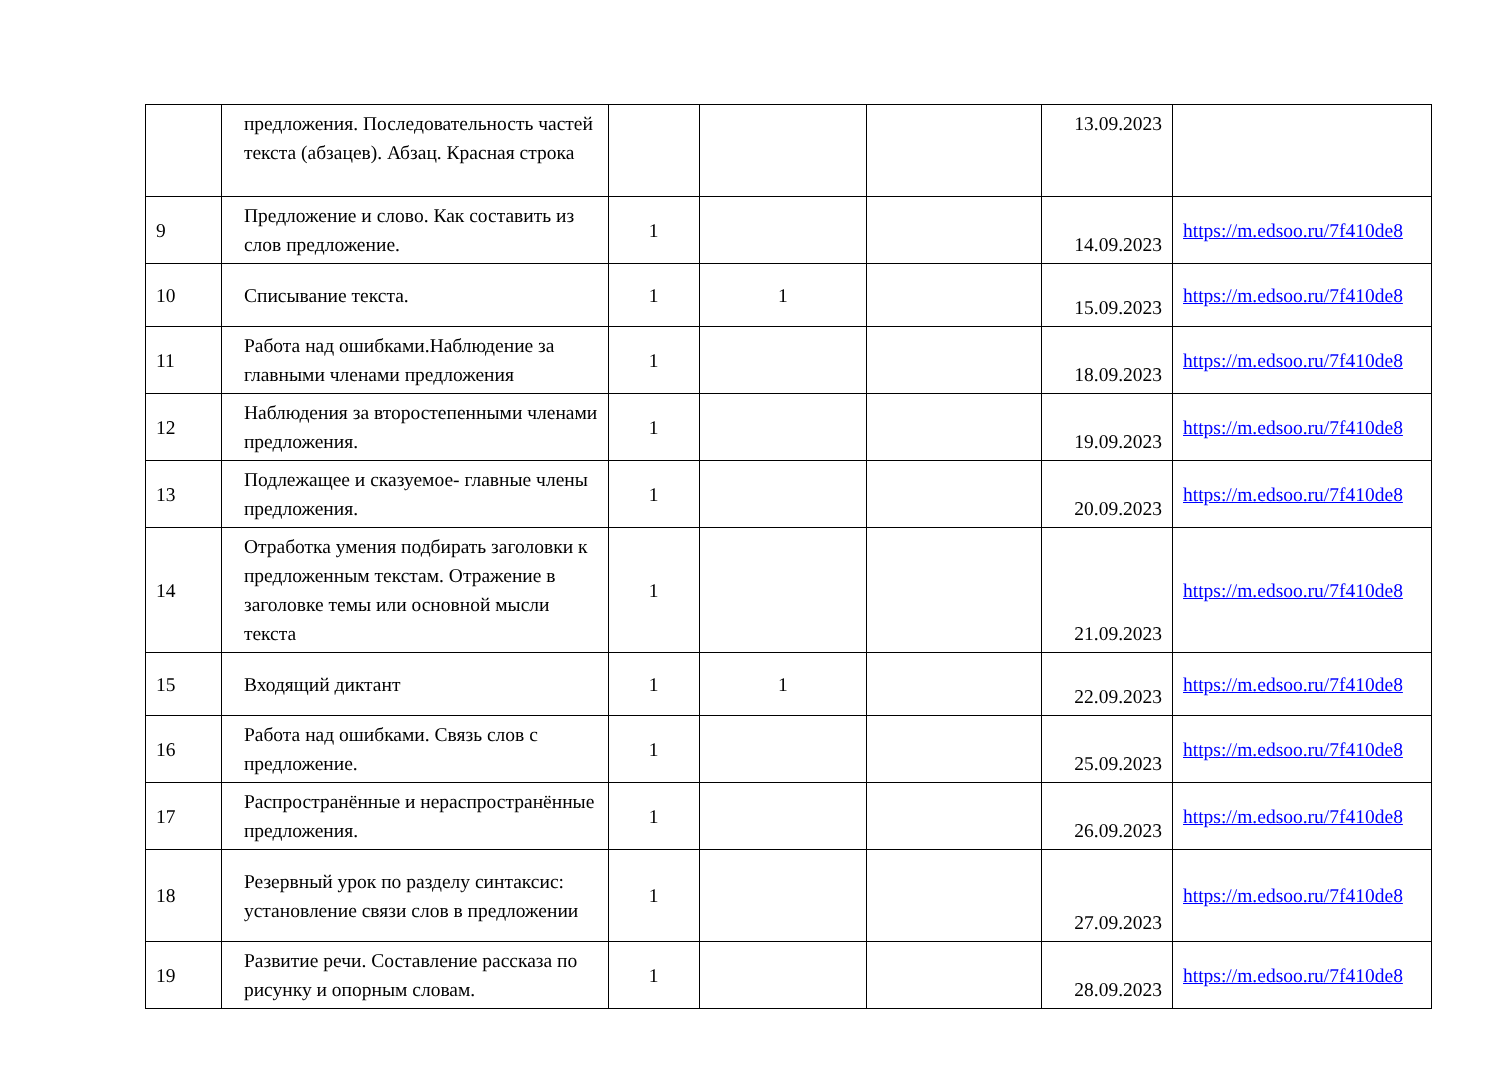| | предложения. Последовательность частей текста (абзацев). Абзац. Красная строка | | | | 13.09.2023 | |
| 9 | Предложение и слово. Как составить из слов предложение. | 1 | | | 14.09.2023 | https://m.edsoo.ru/7f410de8 |
| 10 | Списывание текста. | 1 | 1 | | 15.09.2023 | https://m.edsoo.ru/7f410de8 |
| 11 | Работа над ошибками.Наблюдение за главными членами предложения | 1 | | | 18.09.2023 | https://m.edsoo.ru/7f410de8 |
| 12 | Наблюдения за второстепенными членами предложения. | 1 | | | 19.09.2023 | https://m.edsoo.ru/7f410de8 |
| 13 | Подлежащее и сказуемое- главные члены предложения. | 1 | | | 20.09.2023 | https://m.edsoo.ru/7f410de8 |
| 14 | Отработка умения подбирать заголовки к предложенным текстам. Отражение в заголовке темы или основной мысли текста | 1 | | | 21.09.2023 | https://m.edsoo.ru/7f410de8 |
| 15 | Входящий диктант | 1 | 1 | | 22.09.2023 | https://m.edsoo.ru/7f410de8 |
| 16 | Работа над ошибками. Связь слов с предложение. | 1 | | | 25.09.2023 | https://m.edsoo.ru/7f410de8 |
| 17 | Распространённые и нераспространённые предложения. | 1 | | | 26.09.2023 | https://m.edsoo.ru/7f410de8 |
| 18 | Резервный урок по разделу синтаксис: установление связи слов в предложении | 1 | | | 27.09.2023 | https://m.edsoo.ru/7f410de8 |
| 19 | Развитие речи. Составление рассказа по рисунку и опорным словам. | 1 | | | 28.09.2023 | https://m.edsoo.ru/7f410de8 |